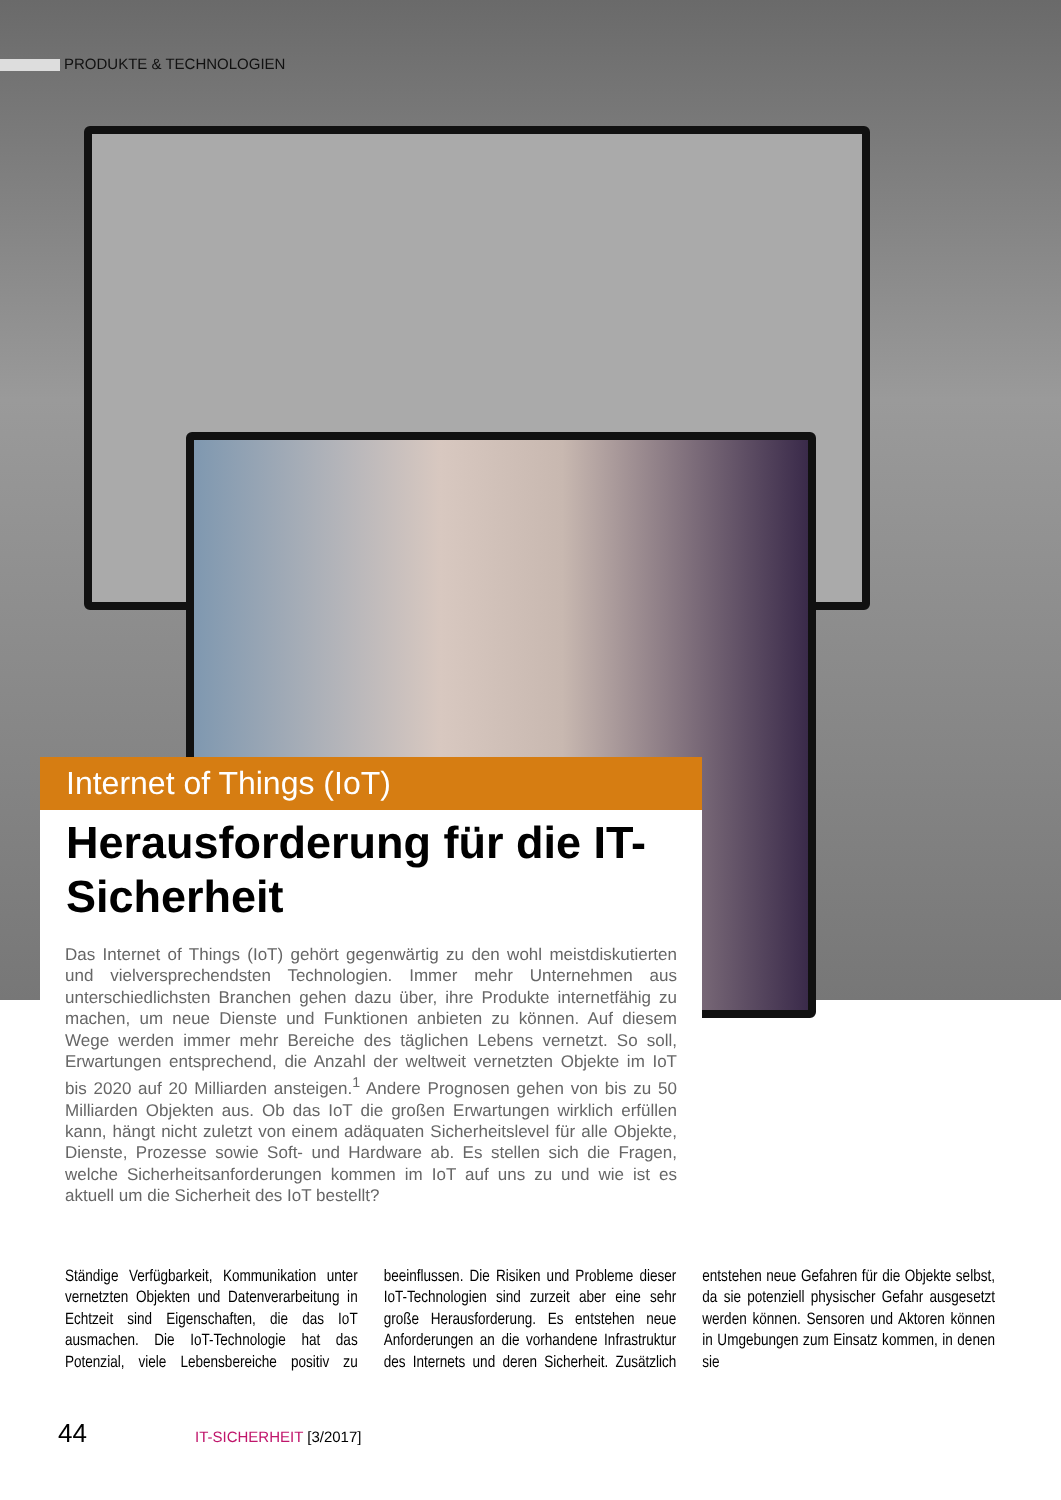PRODUKTE & TECHNOLOGIEN
Internet of Things (IoT)
Herausforderung für die IT-Sicherheit
Das Internet of Things (IoT) gehört gegenwärtig zu den wohl meistdiskutierten und vielversprechendsten Technologien. Immer mehr Unternehmen aus unterschiedlichsten Branchen gehen dazu über, ihre Produkte internetfähig zu machen, um neue Dienste und Funktionen anbieten zu können. Auf diesem Wege werden immer mehr Bereiche des täglichen Lebens vernetzt. So soll, Erwartungen entsprechend, die Anzahl der weltweit vernetzten Objekte im IoT bis 2020 auf 20 Milliarden ansteigen.<sup>1</sup> Andere Prognosen gehen von bis zu 50 Milliarden Objekten aus. Ob das IoT die großen Erwartungen wirklich erfüllen kann, hängt nicht zuletzt von einem adäquaten Sicherheitslevel für alle Objekte, Dienste, Prozesse sowie Soft- und Hardware ab. Es stellen sich die Fragen, welche Sicherheitsanforderungen kommen im IoT auf uns zu und wie ist es aktuell um die Sicherheit des IoT bestellt?
Ständige Verfügbarkeit, Kommunikation unter vernetzten Objekten und Datenverarbeitung in Echtzeit sind Eigenschaften, die das IoT ausmachen. Die IoT-Technologie hat das Potenzial, viele Lebensbereiche positiv zu beeinflussen. Die Risiken und Probleme dieser IoT-Technologien sind zurzeit aber eine sehr große Herausforderung. Es entstehen neue Anforderungen an die vorhandene Infrastruktur des Internets und deren Sicherheit. Zusätzlich entstehen neue Gefahren für die Objekte selbst, da sie potenziell physischer Gefahr ausgesetzt werden können. Sensoren und Aktoren können in Umgebungen zum Einsatz kommen, in denen sie
44 IT-SICHERHEIT [3/2017]